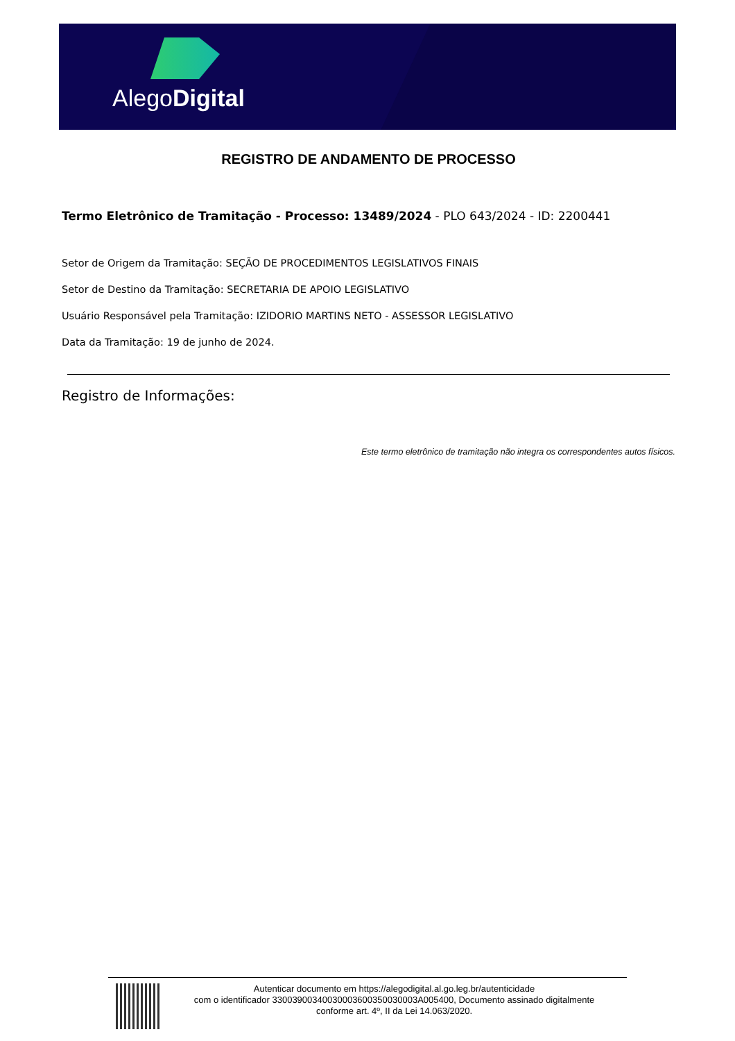AlegoDigital
REGISTRO DE ANDAMENTO DE PROCESSO
Termo Eletrônico de Tramitação - Processo: 13489/2024 - PLO 643/2024 - ID: 2200441
Setor de Origem da Tramitação: SEÇÃO DE PROCEDIMENTOS LEGISLATIVOS FINAIS
Setor de Destino da Tramitação: SECRETARIA DE APOIO LEGISLATIVO
Usuário Responsável pela Tramitação: IZIDORIO MARTINS NETO - ASSESSOR LEGISLATIVO
Data da Tramitação: 19 de junho de 2024.
Registro de Informações:
Este termo eletrônico de tramitação não integra os correspondentes autos físicos.
Autenticar documento em https://alegodigital.al.go.leg.br/autenticidade
com o identificador 3300390034003000360035003000​3A005400, Documento assinado digitalmente
conforme art. 4º, II da Lei 14.063/2020.